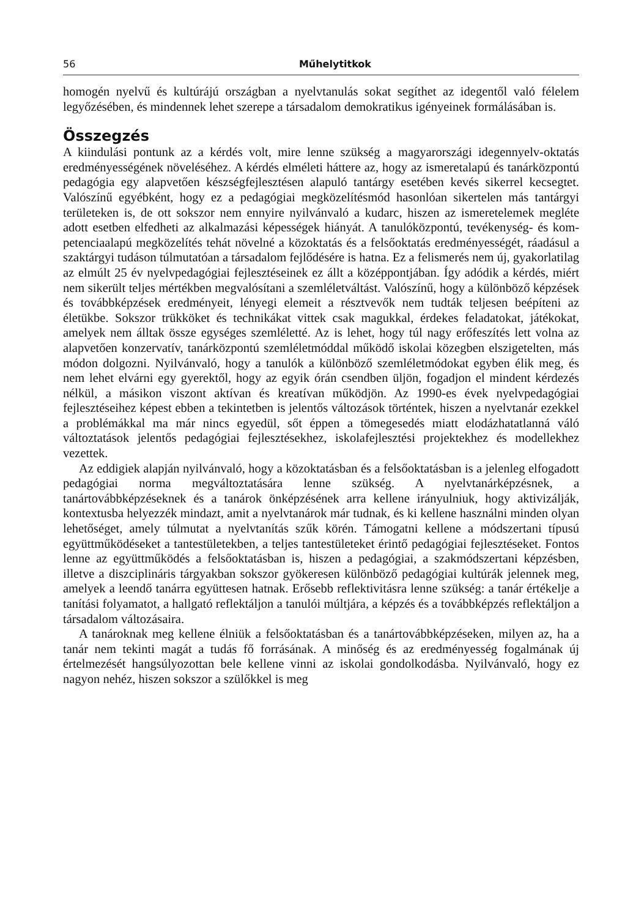56 Műhelytitkok
homogén nyelvű és kultúrájú országban a nyelvtanulás sokat segíthet az idegentől való félelem legyőzésében, és mindennek lehet szerepe a társadalom demokratikus igényeinek formálásában is.
Összegzés
A kiindulási pontunk az a kérdés volt, mire lenne szükség a magyarországi idegen­nyelv-oktatás eredményességének növeléséhez. A kérdés elméleti háttere az, hogy az ismeretalapú és tanárközpontú pedagógia egy alapvetően készségfejlesztésen alapuló tantárgy esetében kevés sikerrel kecsegtet. Valószínű egyébként, hogy ez a pedagógiai megközelítésmód hasonlóan sikertelen más tantárgyi területeken is, de ott sokszor nem ennyire nyilvánvaló a kudarc, hiszen az ismeretelemek megléte adott esetben elfedheti az alkalmazási képességek hiányát. A tanulóközpontú, tevékenység- és kom­petenciaalapú megközelítés tehát növelné a közoktatás és a felsőoktatás eredményes­ségét, ráadásul a szaktárgyi tudáson túlmutatóan a társadalom fejlődésére is hatna. Ez a felismerés nem új, gyakorlatilag az elmúlt 25 év nyelvpedagógiai fejlesztéseinek ez állt a középpontjában. Így adódik a kérdés, miért nem sikerült teljes mértékben megvalósítani a szemléletváltást. Valószínű, hogy a különböző képzések és tovább­képzések eredményeit, lényegi elemeit a résztvevők nem tudták teljesen beépíteni az életükbe. Sokszor trükköket és technikákat vittek csak magukkal, érdekes feladato­kat, játékokat, amelyek nem álltak össze egységes szemléletté. Az is lehet, hogy túl nagy erőfeszítés lett volna az alapvetően konzervatív, tanárközpontú szemléletmóddal működő iskolai közegben elszigetelten, más módon dolgozni. Nyilvánvaló, hogy a tanulók a különböző szemléletmódokat egyben élik meg, és nem lehet elvárni egy gyerektől, hogy az egyik órán csendben üljön, fogadjon el mindent kérdezés nélkül, a másikon viszont aktívan és kreatívan működjön. Az 1990-es évek nyelvpedagógiai fejlesztéseihez képest ebben a tekintetben is jelentős változások történtek, hiszen a nyelvtanár ezekkel a problémákkal ma már nincs egyedül, sőt éppen a tömegesedés miatt elodázhatatlanná váló változtatások jelentős pedagógiai fejlesztésekhez, iskola­fejlesztési projektekhez és modellekhez vezettek.
Az eddigiek alapján nyilvánvaló, hogy a közoktatásban és a felsőoktatásban is a jelenleg elfogadott pedagógiai norma megváltoztatására lenne szükség. A nyelvta­nárképzésnek, a tanártovábbképzéseknek és a tanárok önképzésének arra kellene irányulniuk, hogy aktivizálják, kontextusba helyezzék mindazt, amit a nyelvtanárok már tudnak, és ki kellene használni minden olyan lehetőséget, amely túlmutat a nyelv­tanítás szűk körén. Támogatni kellene a módszertani típusú együttműködéseket a tantestületekben, a teljes tantestületeket érintő pedagógiai fejlesztéseket. Fontos lenne az együttműködés a felsőoktatásban is, hiszen a pedagógiai, a szakmódszertani kép­zésben, illetve a diszciplináris tárgyakban sokszor gyökeresen különböző pedagógiai kultúrák jelennek meg, amelyek a leendő tanárra együttesen hatnak. Erősebb reflek­tivitásra lenne szükség: a tanár értékelje a tanítási folyamatot, a hallgató reflektáljon a tanulói múltjára, a képzés és a továbbképzés reflektáljon a társadalom változásaira.
A tanároknak meg kellene élniük a felsőoktatásban és a tanártovábbképzéseken, milyen az, ha a tanár nem tekinti magát a tudás fő forrásának. A minőség és az ered­ményesség fogalmának új értelmezését hangsúlyozottan bele kellene vinni az iskolai gondolkodásba. Nyilvánvaló, hogy ez nagyon nehéz, hiszen sokszor a szülőkkel is meg